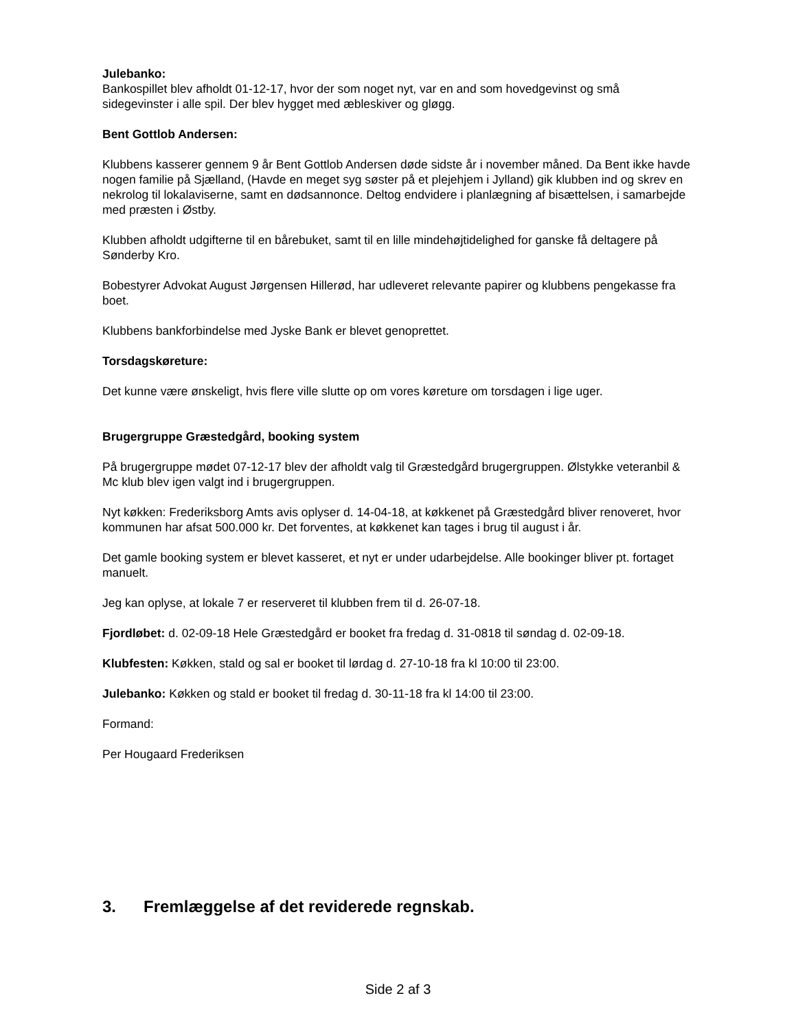Julebanko:
Bankospillet blev afholdt 01-12-17, hvor der som noget nyt, var en and som hovedgevinst og små sidegevinster i alle spil. Der blev hygget med æbleskiver og gløgg.
Bent Gottlob Andersen:
Klubbens kasserer gennem 9 år Bent Gottlob Andersen døde sidste år i november måned. Da Bent ikke havde nogen familie på Sjælland, (Havde en meget syg søster på et plejehjem i Jylland) gik klubben ind og skrev en nekrolog til lokalaviserne, samt en dødsannonce. Deltog endvidere i planlægning af bisættelsen, i samarbejde med præsten i Østby.
Klubben afholdt udgifterne til en bårebuket, samt til en lille mindehøjtidelighed for ganske få deltagere på Sønderby Kro.
Bobestyrer Advokat August Jørgensen Hillerød, har udleveret relevante papirer og klubbens pengekasse fra boet.
Klubbens bankforbindelse med Jyske Bank er blevet genoprettet.
Torsdagskøreture:
Det kunne være ønskeligt, hvis flere ville slutte op om vores køreture om torsdagen i lige uger.
Brugergruppe Græstedgård, booking system
På brugergruppe mødet 07-12-17 blev der afholdt valg til Græstedgård brugergruppen. Ølstykke veteranbil & Mc klub blev igen valgt ind i brugergruppen.
Nyt køkken: Frederiksborg Amts avis oplyser d. 14-04-18, at køkkenet på Græstedgård bliver renoveret, hvor kommunen har afsat 500.000 kr. Det forventes, at køkkenet kan tages i brug til august i år.
Det gamle booking system er blevet kasseret, et nyt er under udarbejdelse. Alle bookinger bliver pt. fortaget manuelt.
Jeg kan oplyse, at lokale 7 er reserveret til klubben frem til d. 26-07-18.
Fjordløbet: d. 02-09-18 Hele Græstedgård er booket fra fredag d. 31-0818 til søndag d. 02-09-18.
Klubfesten: Køkken, stald og sal er booket til lørdag d. 27-10-18 fra kl 10:00 til 23:00.
Julebanko: Køkken og stald er booket til fredag d. 30-11-18 fra kl 14:00 til 23:00.
Formand:
Per Hougaard Frederiksen
3. Fremlæggelse af det reviderede regnskab.
Side 2 af 3